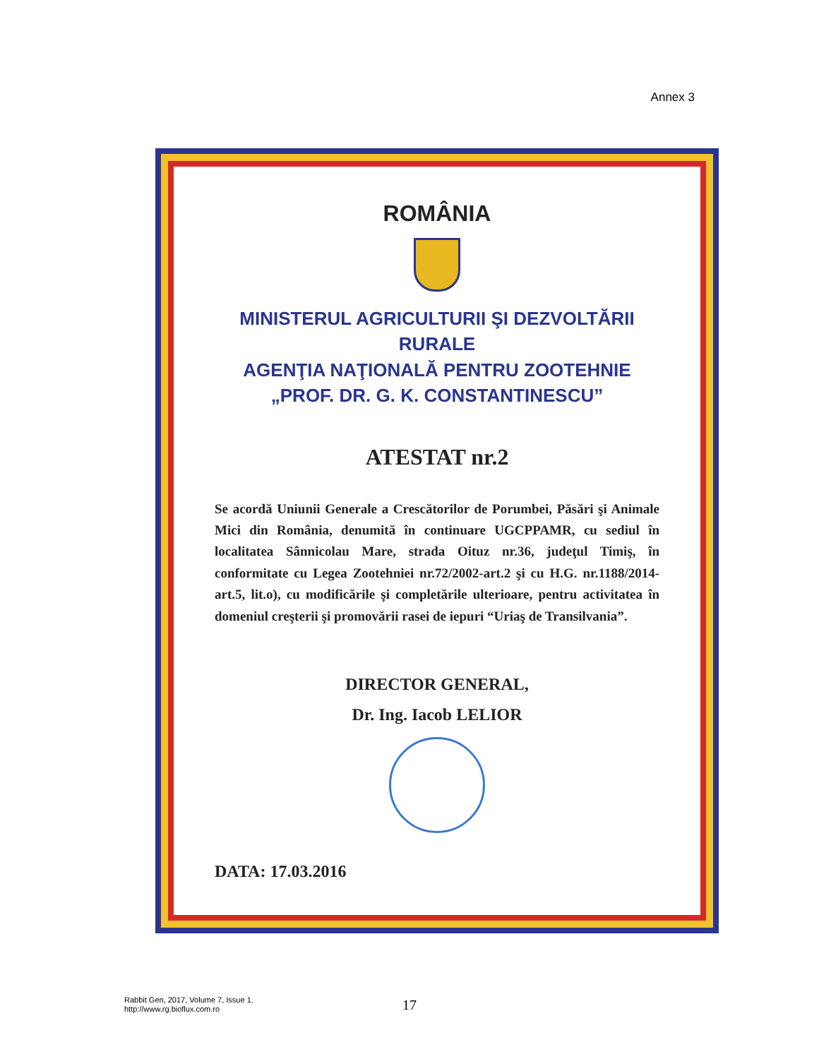Annex 3
ROMÂNIA
MINISTERUL AGRICULTURII ŞI DEZVOLTĂRII RURALE
AGENŢIA NAŢIONALĂ PENTRU ZOOTEHNIE
„PROF. DR. G. K. CONSTANTINESCU”
ATESTAT nr.2
Se acordă Uniunii Generale a Crescătorilor de Porumbei, Păsări şi Animale Mici din România, denumită în continuare UGCPPAMR, cu sediul în localitatea Sânnicolau Mare, strada Oituz nr.36, judeţul Timiş, în conformitate cu Legea Zootehniei nr.72/2002-art.2 şi cu H.G. nr.1188/2014-art.5, lit.o), cu modificările şi completările ulterioare, pentru activitatea în domeniul creşterii şi promovării rasei de iepuri “Uriaş de Transilvania”.
DIRECTOR GENERAL,
Dr. Ing. Iacob LELIOR
DATA: 17.03.2016
Rabbit Gen, 2017, Volume 7, Issue 1.
http://www.rg.bioflux.com.ro
17